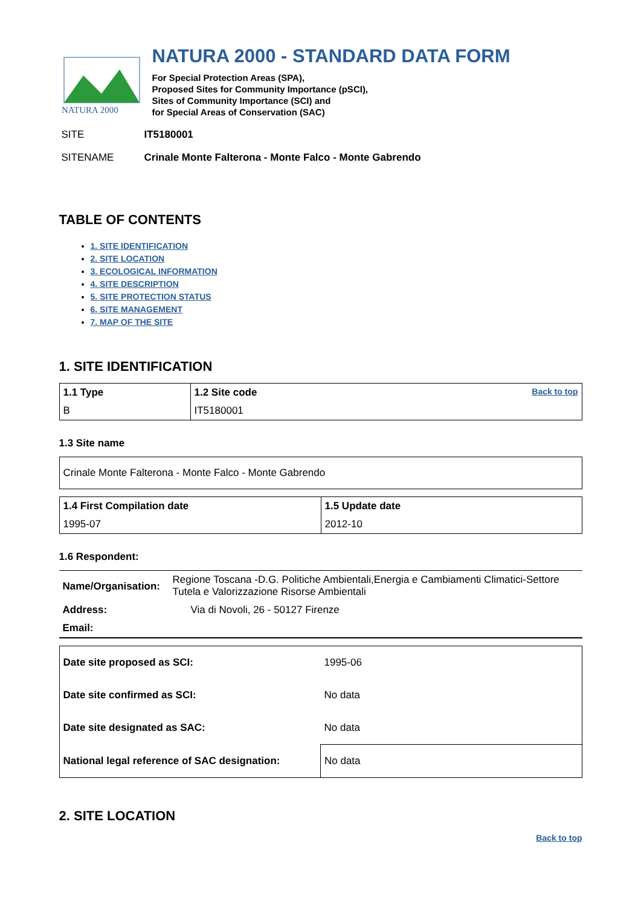NATURA 2000
NATURA 2000 - STANDARD DATA FORM
For Special Protection Areas (SPA),
Proposed Sites for Community Importance (pSCI),
Sites of Community Importance (SCI) and
for Special Areas of Conservation (SAC)
SITE IT5180001
SITENAME Crinale Monte Falterona - Monte Falco - Monte Gabrendo
TABLE OF CONTENTS
1. SITE IDENTIFICATION
2. SITE LOCATION
3. ECOLOGICAL INFORMATION
4. SITE DESCRIPTION
5. SITE PROTECTION STATUS
6. SITE MANAGEMENT
7. MAP OF THE SITE
1. SITE IDENTIFICATION
| 1.1 Type | 1.2 Site code Back to top |
| B | IT5180001 |
1.3 Site name
| Crinale Monte Falterona - Monte Falco - Monte Gabrendo |
| 1.4 First Compilation date | 1.5 Update date |
| 1995-07 | 2012-10 |
1.6 Respondent:
| Name/Organisation: | Regione Toscana -D.G. Politiche Ambientali,Energia e Cambiamenti Climatici-Settore Tutela e Valorizzazione Risorse Ambientali |
| Address: | Via di Novoli, 26 - 50127 Firenze |
| Email: | |
| Date site proposed as SCI: | 1995-06 |
| Date site confirmed as SCI: | No data |
| Date site designated as SAC: | No data |
| National legal reference of SAC designation: | No data |
2. SITE LOCATION
Back to top